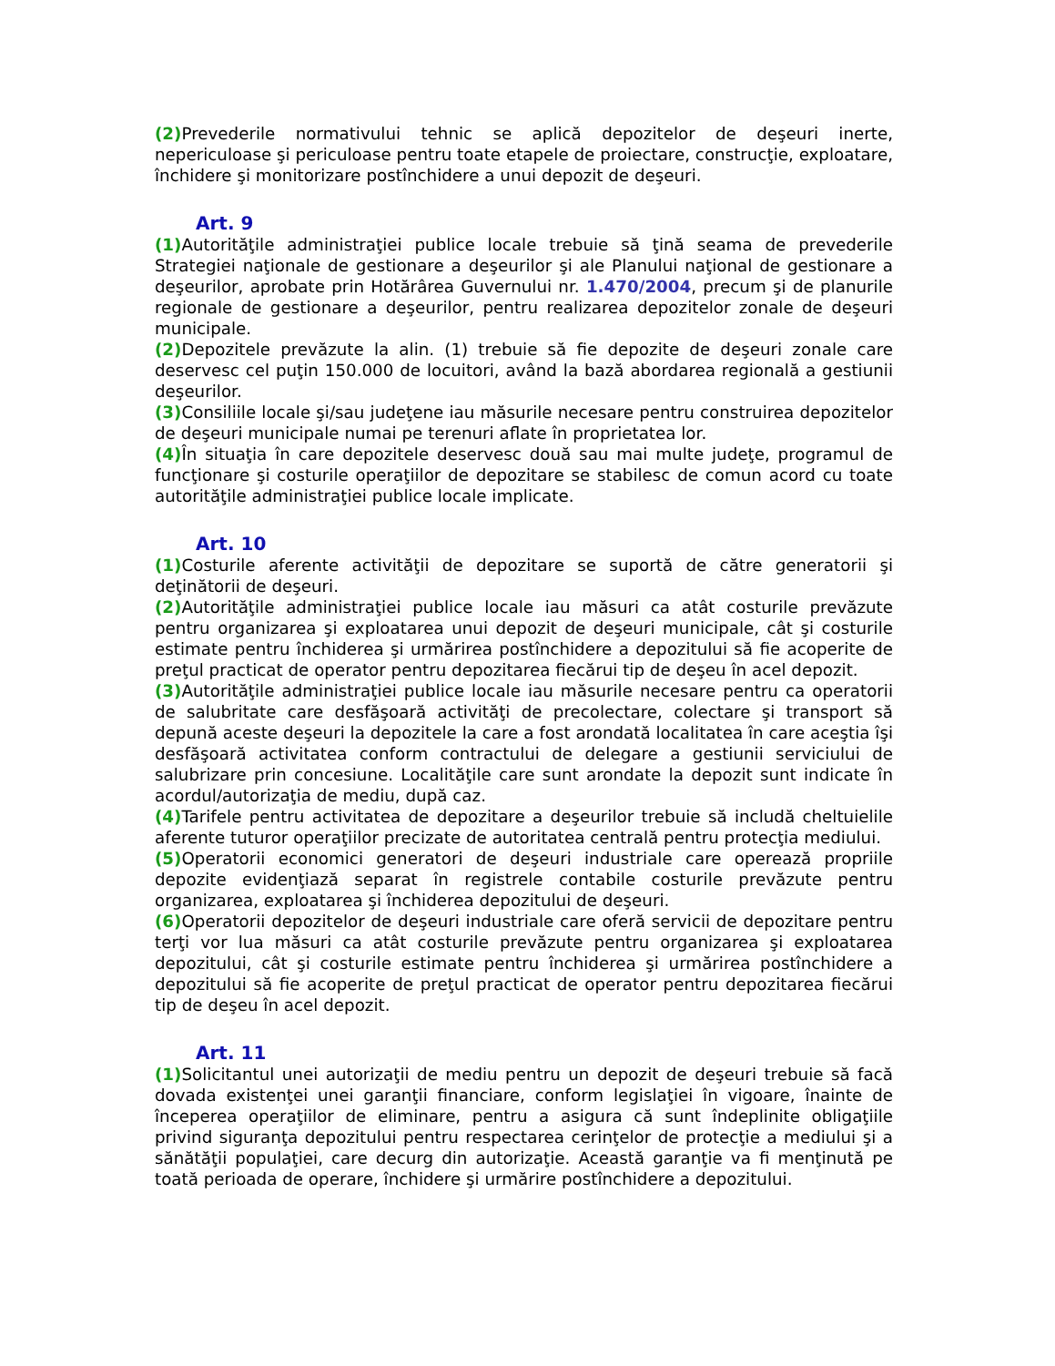(2) Prevederile normativului tehnic se aplică depozitelor de deşeuri inerte, nepericuloase şi periculoase pentru toate etapele de proiectare, construcţie, exploatare, închidere şi monitorizare postînchidere a unui depozit de deşeuri.
Art. 9
(1) Autorităţile administraţiei publice locale trebuie să ţină seama de prevederile Strategiei naţionale de gestionare a deşeurilor şi ale Planului naţional de gestionare a deşeurilor, aprobate prin Hotărârea Guvernului nr. 1.470/2004, precum şi de planurile regionale de gestionare a deşeurilor, pentru realizarea depozitelor zonale de deşeuri municipale.
(2) Depozitele prevăzute la alin. (1) trebuie să fie depozite de deşeuri zonale care deservesc cel puţin 150.000 de locuitori, având la bază abordarea regională a gestiunii deşeurilor.
(3) Consiliile locale şi/sau judeţene iau măsurile necesare pentru construirea depozitelor de deşeuri municipale numai pe terenuri aflate în proprietatea lor.
(4) În situaţia în care depozitele deservesc două sau mai multe judeţe, programul de funcţionare şi costurile operaţiilor de depozitare se stabilesc de comun acord cu toate autorităţile administraţiei publice locale implicate.
Art. 10
(1) Costurile aferente activităţii de depozitare se suportă de către generatorii şi deţinătorii de deşeuri.
(2) Autorităţile administraţiei publice locale iau măsuri ca atât costurile prevăzute pentru organizarea şi exploatarea unui depozit de deşeuri municipale, cât şi costurile estimate pentru închiderea şi urmărirea postînchidere a depozitului să fie acoperite de preţul practicat de operator pentru depozitarea fiecărui tip de deşeu în acel depozit.
(3) Autorităţile administraţiei publice locale iau măsurile necesare pentru ca operatorii de salubritate care desfăşoară activităţi de precolectare, colectare şi transport să depună aceste deşeuri la depozitele la care a fost arondată localitatea în care aceştia îşi desfăşoară activitatea conform contractului de delegare a gestiunii serviciului de salubrizare prin concesiune. Localităţile care sunt arondate la depozit sunt indicate în acordul/autorizaţia de mediu, după caz.
(4) Tarifele pentru activitatea de depozitare a deşeurilor trebuie să includă cheltuielile aferente tuturor operaţiilor precizate de autoritatea centrală pentru protecţia mediului.
(5) Operatorii economici generatori de deşeuri industriale care operează propriile depozite evidenţiază separat în registrele contabile costurile prevăzute pentru organizarea, exploatarea şi închiderea depozitului de deşeuri.
(6) Operatorii depozitelor de deşeuri industriale care oferă servicii de depozitare pentru terţi vor lua măsuri ca atât costurile prevăzute pentru organizarea şi exploatarea depozitului, cât şi costurile estimate pentru închiderea şi urmărirea postînchidere a depozitului să fie acoperite de preţul practicat de operator pentru depozitarea fiecărui tip de deşeu în acel depozit.
Art. 11
(1) Solicitantul unei autorizaţii de mediu pentru un depozit de deşeuri trebuie să facă dovada existenţei unei garanţii financiare, conform legislaţiei în vigoare, înainte de începerea operaţiilor de eliminare, pentru a asigura că sunt îndeplinite obligaţiile privind siguranţa depozitului pentru respectarea cerinţelor de protecţie a mediului şi a sănătăţii populaţiei, care decurg din autorizaţie. Această garanţie va fi menţinută pe toată perioada de operare, închidere şi urmărire postînchidere a depozitului.